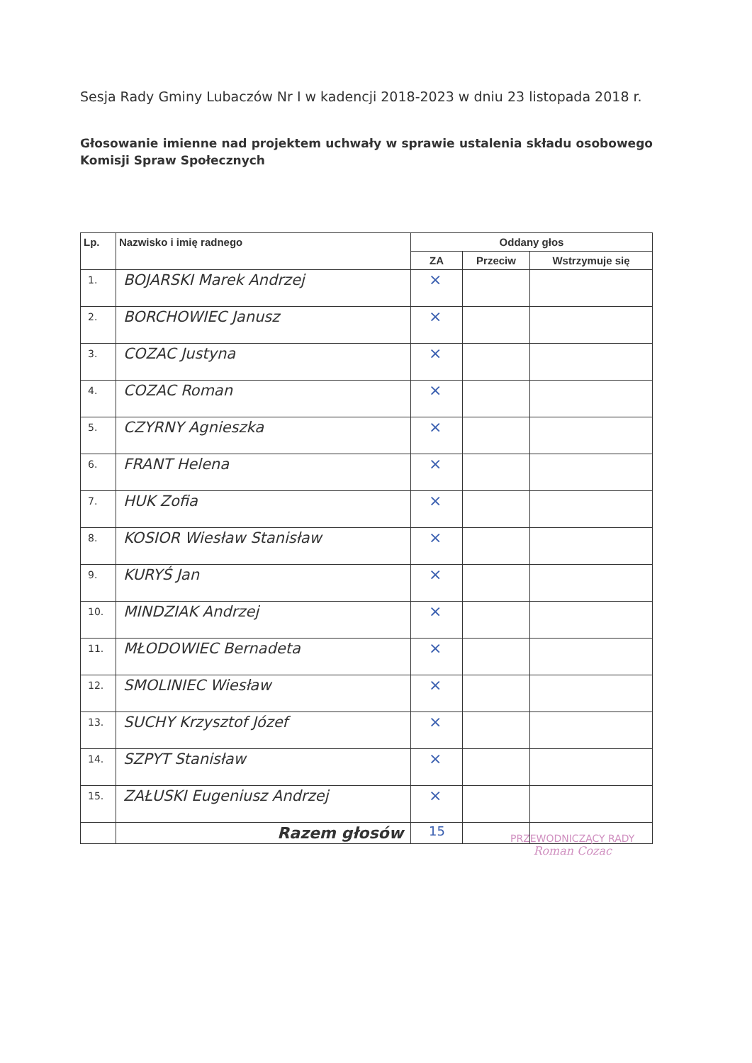Sesja Rady Gminy Lubaczów Nr I w kadencji 2018-2023 w dniu 23 listopada 2018 r.
Głosowanie imienne nad projektem uchwały w sprawie ustalenia składu osobowego Komisji Spraw Społecznych
| Lp. | Nazwisko i imię radnego | Oddany głos | | |
| --- | --- | --- | --- | --- |
| | | ZA | Przeciw | Wstrzymuje się |
| 1. | BOJARSKI Marek Andrzej | × | | |
| 2. | BORCHOWIEC Janusz | × | | |
| 3. | COZAC Justyna | × | | |
| 4. | COZAC Roman | × | | |
| 5. | CZYRNY Agnieszka | × | | |
| 6. | FRANT Helena | × | | |
| 7. | HUK Zofia | × | | |
| 8. | KOSIOR Wiesław Stanisław | × | | |
| 9. | KURYŚ Jan | × | | |
| 10. | MINDZIAK Andrzej | × | | |
| 11. | MŁODOWIEC Bernadeta | × | | |
| 12. | SMOLINIEC Wiesław | × | | |
| 13. | SUCHY Krzysztof Józef | × | | |
| 14. | SZPYT Stanisław | × | | |
| 15. | ZAŁUSKI Eugeniusz Andrzej | × | | |
| | Razem głosów | 15 | | |
PRZEWODNICZĄCY RADY
Roman Cozac